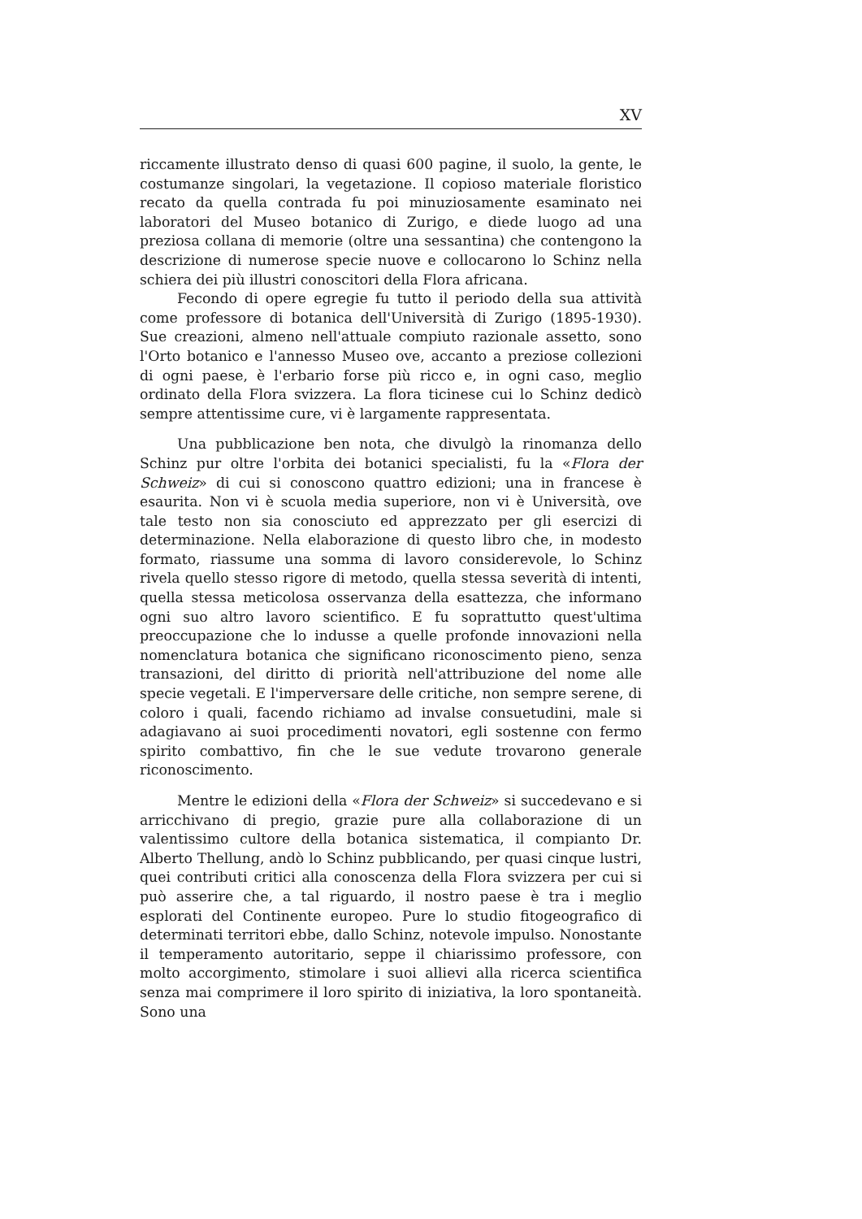XV
riccamente illustrato denso di quasi 600 pagine, il suolo, la gente, le costumanze singolari, la vegetazione. Il copioso materiale floristico recato da quella contrada fu poi minuziosamente esaminato nei laboratori del Museo botanico di Zurigo, e diede luogo ad una preziosa collana di memorie (oltre una sessantina) che contengono la descrizione di numerose specie nuove e collocarono lo Schinz nella schiera dei più illustri conoscitori della Flora africana.
Fecondo di opere egregie fu tutto il periodo della sua attività come professore di botanica dell'Università di Zurigo (1895-1930). Sue creazioni, almeno nell'attuale compiuto razionale assetto, sono l'Orto botanico e l'annesso Museo ove, accanto a preziose collezioni di ogni paese, è l'erbario forse più ricco e, in ogni caso, meglio ordinato della Flora svizzera. La flora ticinese cui lo Schinz dedicò sempre attentissime cure, vi è largamente rappresentata.
Una pubblicazione ben nota, che divulgò la rinomanza dello Schinz pur oltre l'orbita dei botanici specialisti, fu la «Flora der Schweiz» di cui si conoscono quattro edizioni; una in francese è esaurita. Non vi è scuola media superiore, non vi è Università, ove tale testo non sia conosciuto ed apprezzato per gli esercizi di determinazione. Nella elaborazione di questo libro che, in modesto formato, riassume una somma di lavoro considerevole, lo Schinz rivela quello stesso rigore di metodo, quella stessa severità di intenti, quella stessa meticolosa osservanza della esattezza, che informano ogni suo altro lavoro scientifico. E fu soprattutto quest'ultima preoccupazione che lo indusse a quelle profonde innovazioni nella nomenclatura botanica che significano riconoscimento pieno, senza transazioni, del diritto di priorità nell'attribuzione del nome alle specie vegetali. E l'imperversare delle critiche, non sempre serene, di coloro i quali, facendo richiamo ad invalse consuetudini, male si adagiavano ai suoi procedimenti novatori, egli sostenne con fermo spirito combattivo, fin che le sue vedute trovarono generale riconoscimento.
Mentre le edizioni della «Flora der Schweiz» si succedevano e si arricchivano di pregio, grazie pure alla collaborazione di un valentissimo cultore della botanica sistematica, il compianto Dr. Alberto Thellung, andò lo Schinz pubblicando, per quasi cinque lustri, quei contributi critici alla conoscenza della Flora svizzera per cui si può asserire che, a tal riguardo, il nostro paese è tra i meglio esplorati del Continente europeo. Pure lo studio fitogeografico di determinati territori ebbe, dallo Schinz, notevole impulso. Nonostante il temperamento autoritario, seppe il chiarissimo professore, con molto accorgimento, stimolare i suoi allievi alla ricerca scientifica senza mai comprimere il loro spirito di iniziativa, la loro spontaneità. Sono una